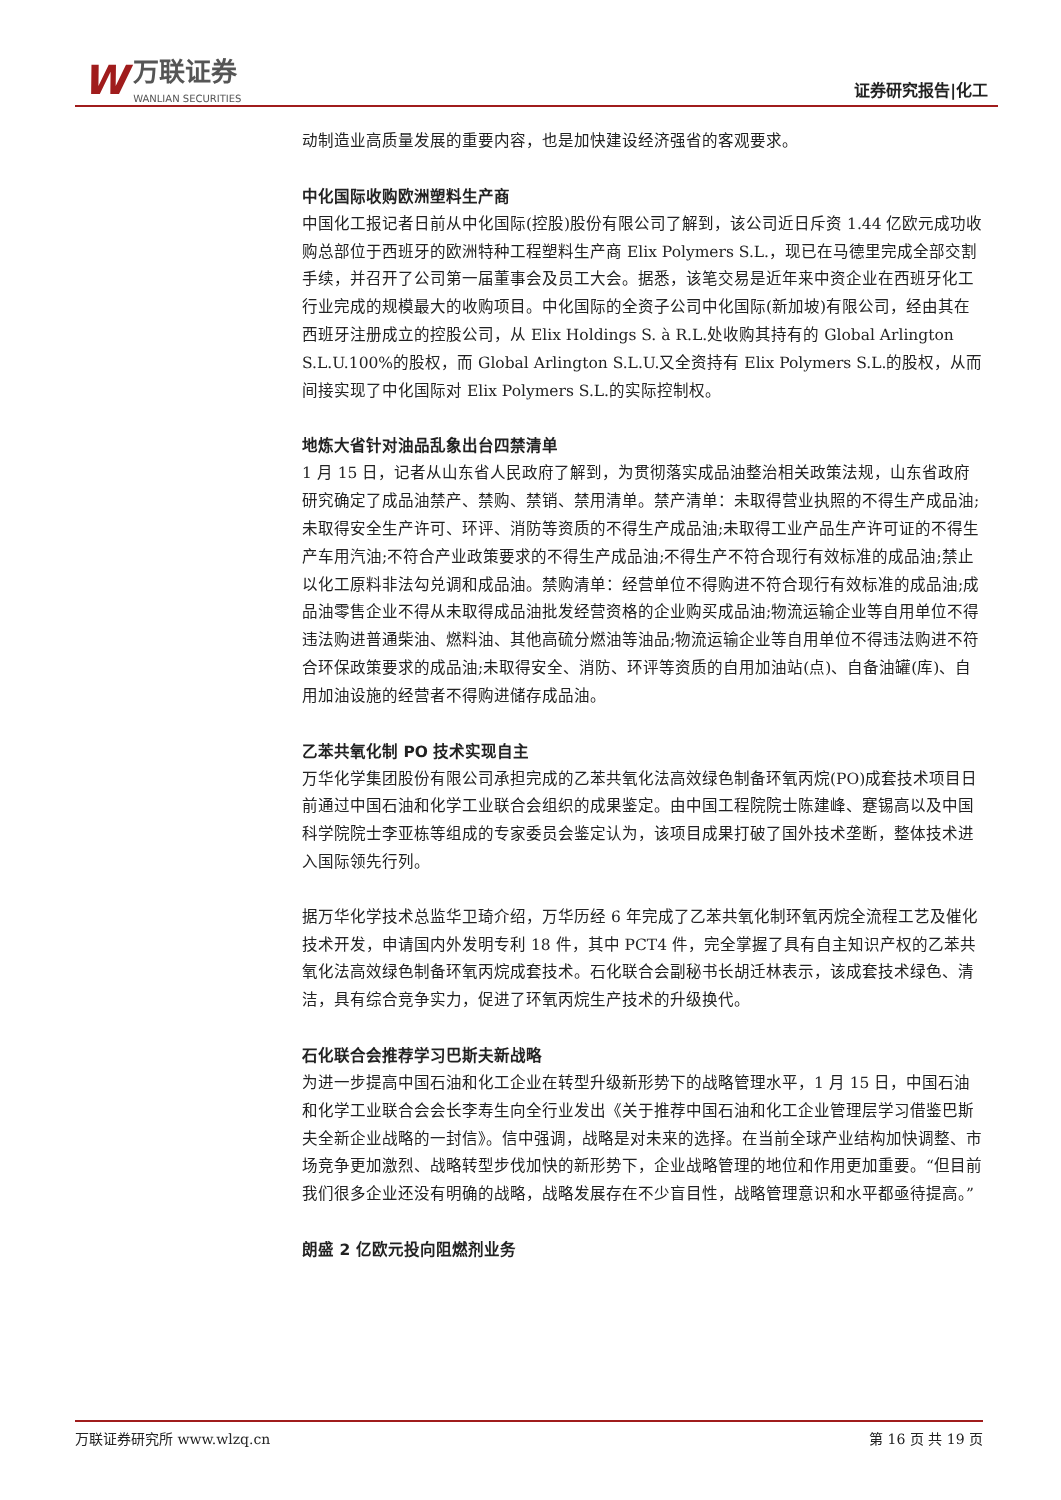W万联证券 WANLIAN SECURITIES
证券研究报告|化工
动制造业高质量发展的重要内容，也是加快建设经济强省的客观要求。
中化国际收购欧洲塑料生产商
中国化工报记者日前从中化国际(控股)股份有限公司了解到，该公司近日斥资 1.44 亿欧元成功收购总部位于西班牙的欧洲特种工程塑料生产商 Elix Polymers S.L.，现已在马德里完成全部交割手续，并召开了公司第一届董事会及员工大会。据悉，该笔交易是近年来中资企业在西班牙化工行业完成的规模最大的收购项目。中化国际的全资子公司中化国际(新加坡)有限公司，经由其在西班牙注册成立的控股公司，从 Elix Holdings S. à R.L.处收购其持有的 Global Arlington S.L.U.100%的股权，而 Global Arlington S.L.U.又全资持有 Elix Polymers S.L.的股权，从而间接实现了中化国际对 Elix Polymers S.L.的实际控制权。
地炼大省针对油品乱象出台四禁清单
1 月 15 日，记者从山东省人民政府了解到，为贯彻落实成品油整治相关政策法规，山东省政府研究确定了成品油禁产、禁购、禁销、禁用清单。禁产清单：未取得营业执照的不得生产成品油;未取得安全生产许可、环评、消防等资质的不得生产成品油;未取得工业产品生产许可证的不得生产车用汽油;不符合产业政策要求的不得生产成品油;不得生产不符合现行有效标准的成品油;禁止以化工原料非法勾兑调和成品油。禁购清单：经营单位不得购进不符合现行有效标准的成品油;成品油零售企业不得从未取得成品油批发经营资格的企业购买成品油;物流运输企业等自用单位不得违法购进普通柴油、燃料油、其他高硫分燃油等油品;物流运输企业等自用单位不得违法购进不符合环保政策要求的成品油;未取得安全、消防、环评等资质的自用加油站(点)、自备油罐(库)、自用加油设施的经营者不得购进储存成品油。
乙苯共氧化制 PO 技术实现自主
万华化学集团股份有限公司承担完成的乙苯共氧化法高效绿色制备环氧丙烷(PO)成套技术项目日前通过中国石油和化学工业联合会组织的成果鉴定。由中国工程院院士陈建峰、蹇锡高以及中国科学院院士李亚栋等组成的专家委员会鉴定认为，该项目成果打破了国外技术垄断，整体技术进入国际领先行列。
据万华化学技术总监华卫琦介绍，万华历经 6 年完成了乙苯共氧化制环氧丙烷全流程工艺及催化技术开发，申请国内外发明专利 18 件，其中 PCT4 件，完全掌握了具有自主知识产权的乙苯共氧化法高效绿色制备环氧丙烷成套技术。石化联合会副秘书长胡迁林表示，该成套技术绿色、清洁，具有综合竞争实力，促进了环氧丙烷生产技术的升级换代。
石化联合会推荐学习巴斯夫新战略
为进一步提高中国石油和化工企业在转型升级新形势下的战略管理水平，1 月 15 日，中国石油和化学工业联合会会长李寿生向全行业发出《关于推荐中国石油和化工企业管理层学习借鉴巴斯夫全新企业战略的一封信》。信中强调，战略是对未来的选择。在当前全球产业结构加快调整、市场竞争更加激烈、战略转型步伐加快的新形势下，企业战略管理的地位和作用更加重要。“但目前我们很多企业还没有明确的战略，战略发展存在不少盲目性，战略管理意识和水平都亟待提高。”
朗盛 2 亿欧元投向阻燃剂业务
万联证券研究所 www.wlzq.cn 第 16 页 共 19 页